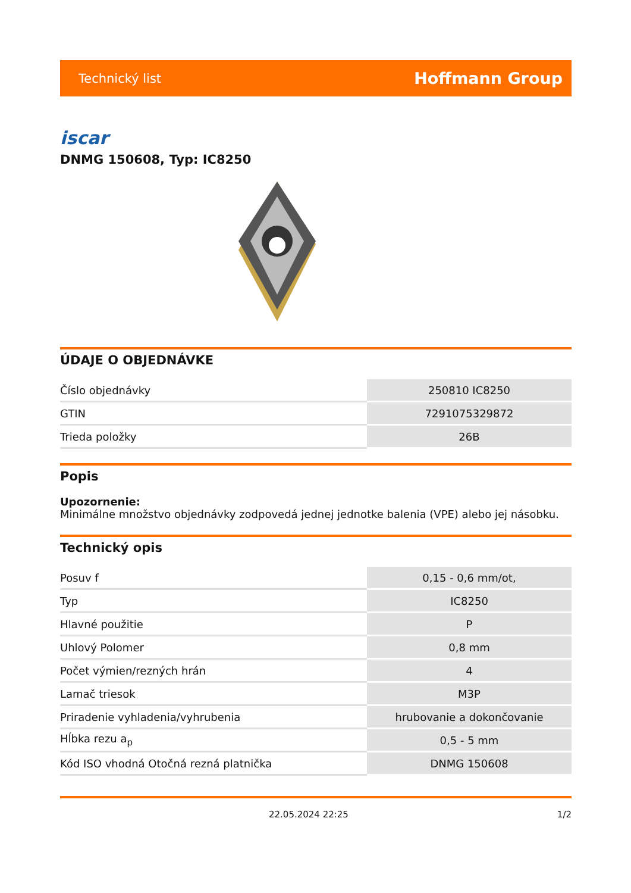Technický list Hoffmann Group
iscar
DNMG 150608, Typ: IC8250
ÚDAJE O OBJEDNÁVKE
| Číslo objednávky | 250810 IC8250 |
| GTIN | 7291075329872 |
| Trieda položky | 26B |
Popis
Upozornenie:
Minimálne množstvo objednávky zodpovedá jednej jednotke balenia (VPE) alebo jej násobku.
Technický opis
| Posuv f | 0,15 - 0,6 mm/ot, |
| Typ | IC8250 |
| Hlavné použitie | P |
| Uhlový Polomer | 0,8 mm |
| Počet výmien/rezných hrán | 4 |
| Lamač triesok | M3P |
| Priradenie vyhladenia/vyhrubenia | hrubovanie a dokončovanie |
| Hĺbka rezu a<sub>p</sub> | 0,5 - 5 mm |
| Kód ISO vhodná Otočná rezná platnička | DNMG 150608 |
22.05.2024 22:25 1/2